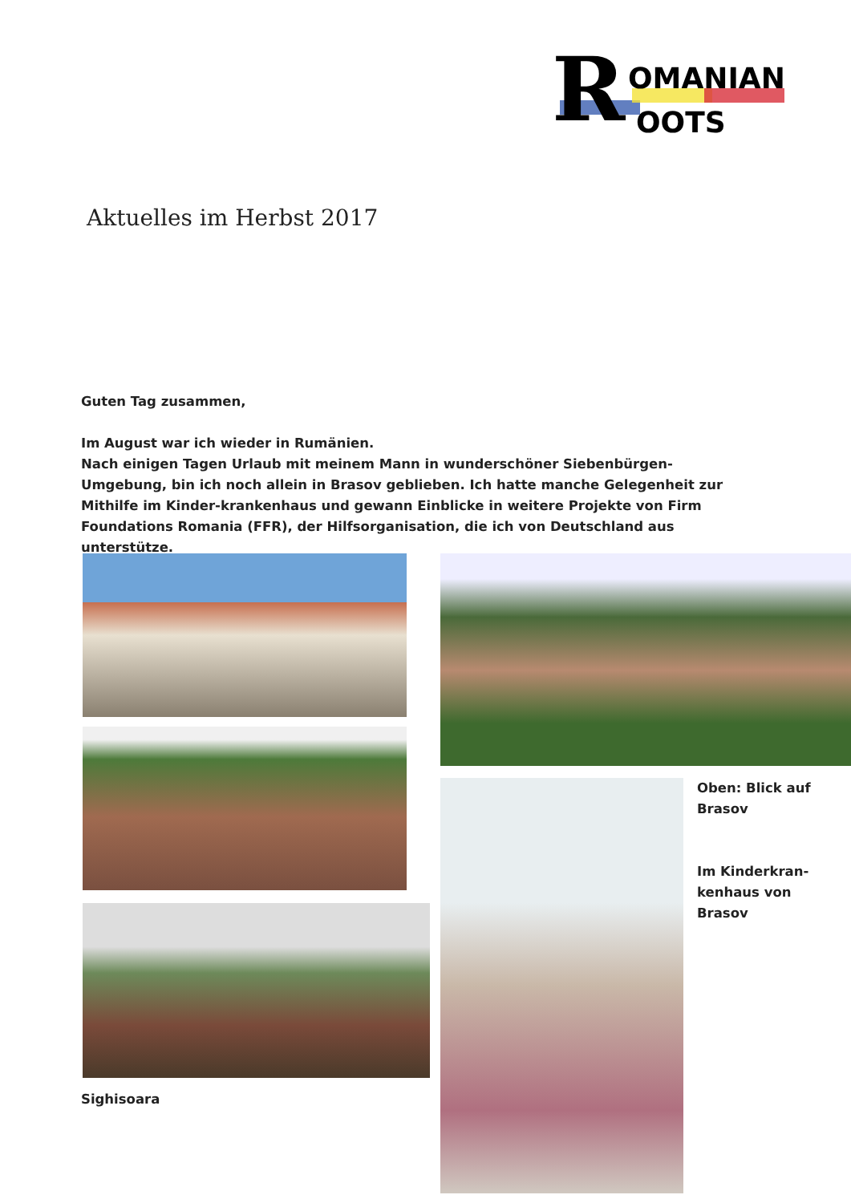R
OMANIAN
OOTS
Aktuelles im Herbst 2017
Guten Tag zusammen,
Im August war ich wieder in Rumänien.
Nach einigen Tagen Urlaub mit meinem Mann in wunderschöner Siebenbürgen-Umgebung, bin ich noch allein in Brasov geblieben. Ich hatte manche Gelegenheit zur Mithilfe im Kinder-krankenhaus und gewann Einblicke in weitere Projekte von Firm Foundations Romania (FFR), der Hilfsorganisation, die ich von Deutschland aus unterstütze.
Sighisoara
Oben: Blick auf
Brasov
Im Kinderkran-
kenhaus von
Brasov